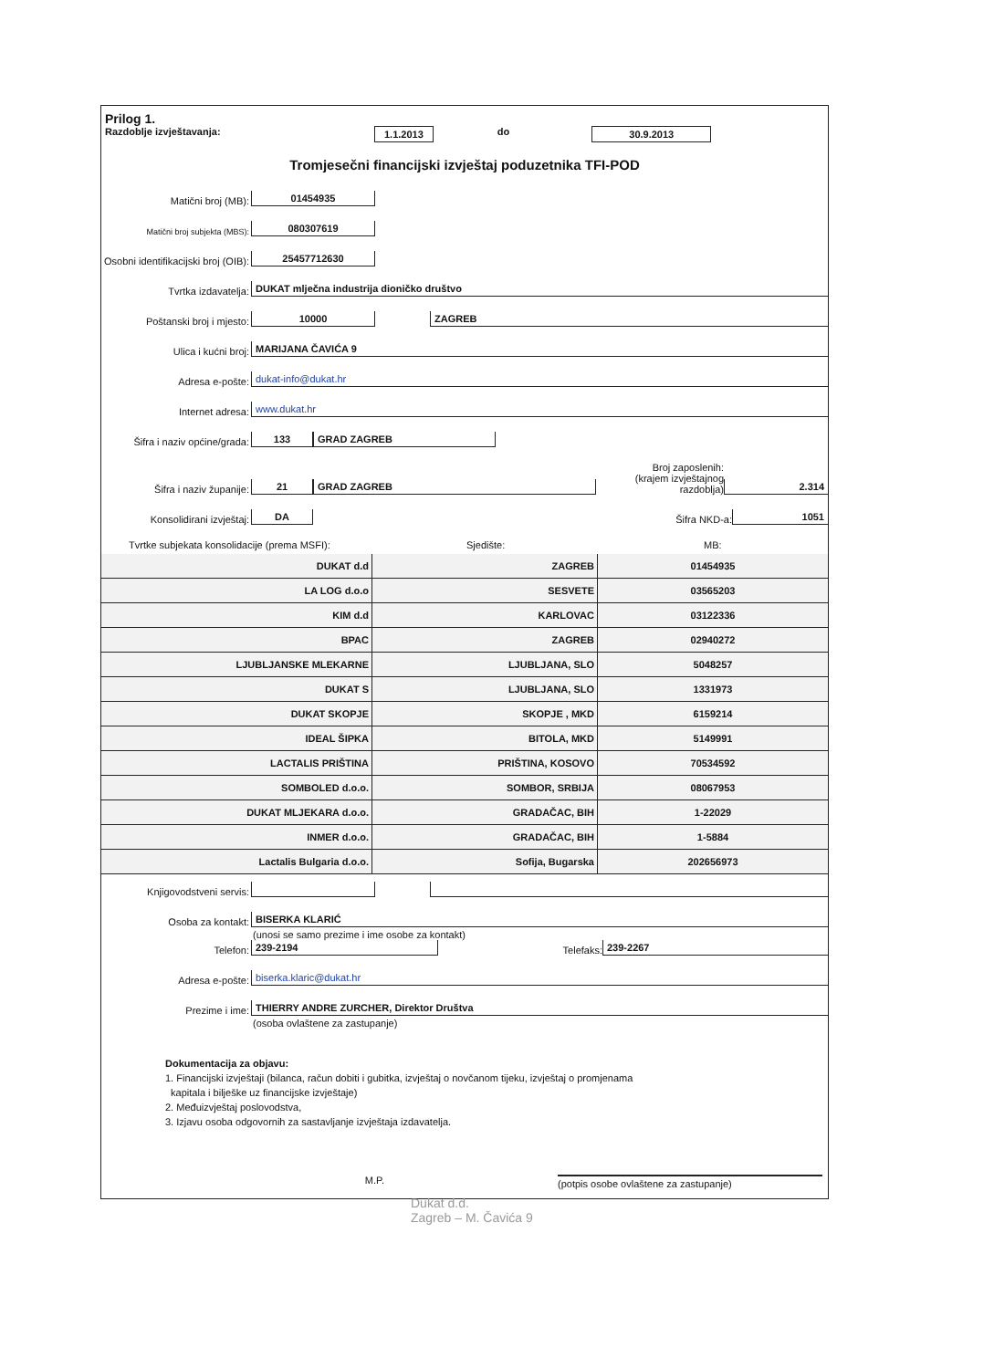Prilog 1.
Razdoblje izvještavanja: 1.1.2013 do 30.9.2013
Tromjesečni financijski izvještaj poduzetnika TFI-POD
Matični broj (MB): 01454935
Matični broj subjekta (MBS): 080307619
Osobni identifikacijski broj (OIB): 25457712630
Tvrtka izdavatelja: DUKAT mlječna industrija dioničko društvo
Poštanski broj i mjesto: 10000 ZAGREB
Ulica i kućni broj: MARIJANA ČAVIĆA 9
Adresa e-pošte: dukat-info@dukat.hr
Internet adresa: www.dukat.hr
Šifra i naziv općine/grada: 133 GRAD ZAGREB
Šifra i naziv županije: 21 GRAD ZAGREB Broj zaposlenih:
(krajem izvještajnog razdoblja) 2.314
Konsolidirani izvještaj: DA Šifra NKD-a: 1051
Tvrtke subjekata konsolidacije (prema MSFI): Sjedište: MB:
| DUKAT d.d | ZAGREB | 01454935 |
| LA LOG d.o.o | SESVETE | 03565203 |
| KIM d.d | KARLOVAC | 03122336 |
| BPAC | ZAGREB | 02940272 |
| LJUBLJANSKE MLEKARNE | LJUBLJANA, SLO | 5048257 |
| DUKAT S | LJUBLJANA, SLO | 1331973 |
| DUKAT SKOPJE | SKOPJE , MKD | 6159214 |
| IDEAL ŠIPKA | BITOLA, MKD | 5149991 |
| LACTALIS PRIŠTINA | PRIŠTINA, KOSOVO | 70534592 |
| SOMBOLED d.o.o. | SOMBOR, SRBIJA | 08067953 |
| DUKAT MLJEKARA d.o.o. | GRADAČAC, BIH | 1-22029 |
| INMER d.o.o. | GRADAČAC, BIH | 1-5884 |
| Lactalis Bulgaria d.o.o. | Sofija, Bugarska | 202656973 |
Knjigovodstveni servis:
Osoba za kontakt: BISERKA KLARIĆ
(unosi se samo prezime i ime osobe za kontakt)
Telefon: 239-2194 Telefaks: 239-2267
Adresa e-pošte: biserka.klaric@dukat.hr
Prezime i ime: THIERRY ANDRE ZURCHER, Direktor Društva
(osoba ovlaštene za zastupanje)
Dokumentacija za objavu:
1. Financijski izvještaji (bilanca, račun dobiti i gubitka, izvještaj o novčanom tijeku, izvještaj o promjenama
kapitala i bilješke uz financijske izvještaje)
2. Međuizvještaj poslovodstva,
3. Izjavu osoba odgovornih za sastavljanje izvještaja izdavatelja.
M.P. (potpis osobe ovlaštene za zastupanje)
Dukat d.d.
Zagreb – M. Čavića 9